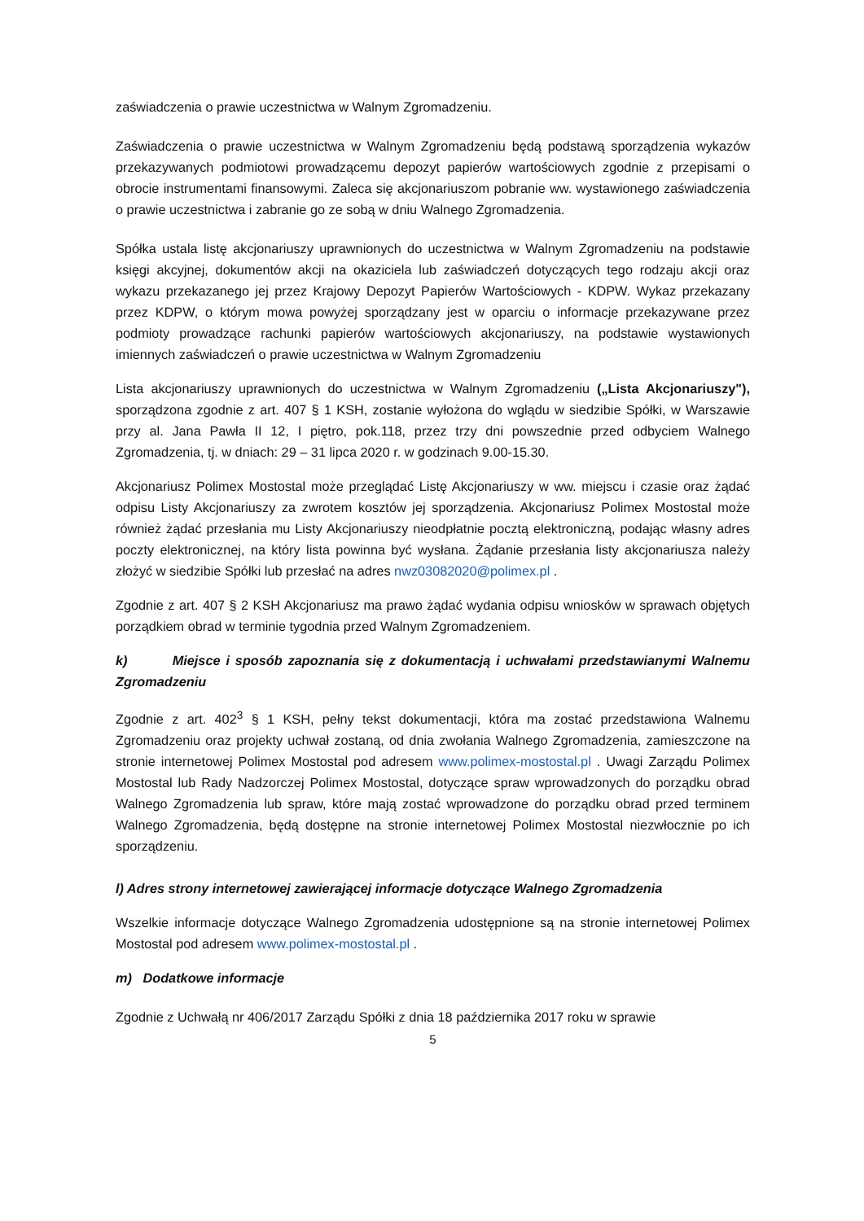zaświadczenia o prawie uczestnictwa w Walnym Zgromadzeniu.
Zaświadczenia o prawie uczestnictwa w Walnym Zgromadzeniu będą podstawą sporządzenia wykazów przekazywanych podmiotowi prowadzącemu depozyt papierów wartościowych zgodnie z przepisami o obrocie instrumentami finansowymi. Zaleca się akcjonariuszom pobranie ww. wystawionego zaświadczenia o prawie uczestnictwa i zabranie go ze sobą w dniu Walnego Zgromadzenia.
Spółka ustala listę akcjonariuszy uprawnionych do uczestnictwa w Walnym Zgromadzeniu na podstawie księgi akcyjnej, dokumentów akcji na okaziciela lub zaświadczeń dotyczących tego rodzaju akcji oraz wykazu przekazanego jej przez Krajowy Depozyt Papierów Wartościowych - KDPW. Wykaz przekazany przez KDPW, o którym mowa powyżej sporządzany jest w oparciu o informacje przekazywane przez podmioty prowadzące rachunki papierów wartościowych akcjonariuszy, na podstawie wystawionych imiennych zaświadczeń o prawie uczestnictwa w Walnym Zgromadzeniu
Lista akcjonariuszy uprawnionych do uczestnictwa w Walnym Zgromadzeniu („Lista Akcjonariuszy"), sporządzona zgodnie z art. 407 § 1 KSH, zostanie wyłożona do wglądu w siedzibie Spółki, w Warszawie przy al. Jana Pawła II 12, I piętro, pok.118, przez trzy dni powszednie przed odbyciem Walnego Zgromadzenia, tj. w dniach: 29 – 31 lipca 2020 r. w godzinach 9.00-15.30.
Akcjonariusz Polimex Mostostal może przeglądać Listę Akcjonariuszy w ww. miejscu i czasie oraz żądać odpisu Listy Akcjonariuszy za zwrotem kosztów jej sporządzenia. Akcjonariusz Polimex Mostostal może również żądać przesłania mu Listy Akcjonariuszy nieodpłatnie pocztą elektroniczną, podając własny adres poczty elektronicznej, na który lista powinna być wysłana. Żądanie przesłania listy akcjonariusza należy złożyć w siedzibie Spółki lub przesłać na adres nwz03082020@polimex.pl .
Zgodnie z art. 407 § 2 KSH Akcjonariusz ma prawo żądać wydania odpisu wniosków w sprawach objętych porządkiem obrad w terminie tygodnia przed Walnym Zgromadzeniem.
k) Miejsce i sposób zapoznania się z dokumentacją i uchwałami przedstawianymi Walnemu Zgromadzeniu
Zgodnie z art. 402<sup>3</sup> § 1 KSH, pełny tekst dokumentacji, która ma zostać przedstawiona Walnemu Zgromadzeniu oraz projekty uchwał zostaną, od dnia zwołania Walnego Zgromadzenia, zamieszczone na stronie internetowej Polimex Mostostal pod adresem www.polimex-mostostal.pl . Uwagi Zarządu Polimex Mostostal lub Rady Nadzorczej Polimex Mostostal, dotyczące spraw wprowadzonych do porządku obrad Walnego Zgromadzenia lub spraw, które mają zostać wprowadzone do porządku obrad przed terminem Walnego Zgromadzenia, będą dostępne na stronie internetowej Polimex Mostostal niezwłocznie po ich sporządzeniu.
l) Adres strony internetowej zawierającej informacje dotyczące Walnego Zgromadzenia
Wszelkie informacje dotyczące Walnego Zgromadzenia udostępnione są na stronie internetowej Polimex Mostostal pod adresem www.polimex-mostostal.pl .
m) Dodatkowe informacje
Zgodnie z Uchwałą nr 406/2017 Zarządu Spółki z dnia 18 października 2017 roku w sprawie
5